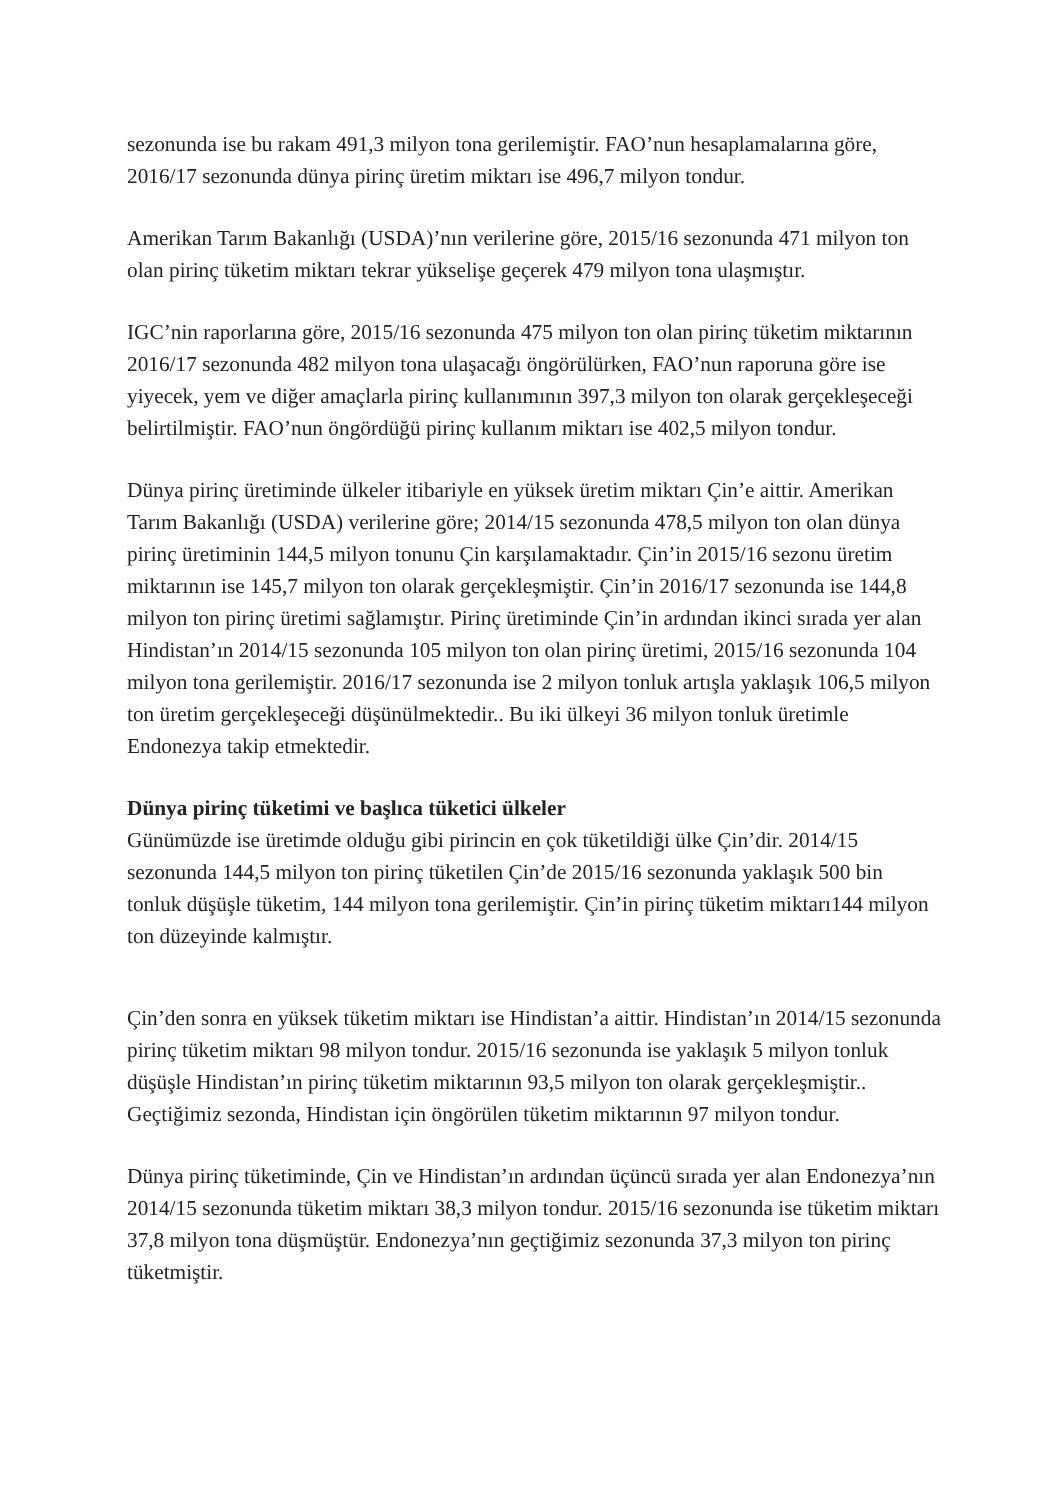sezonunda ise bu rakam 491,3 milyon tona gerilemiştir. FAO’nun hesaplamalarına göre, 2016/17 sezonunda dünya pirinç üretim miktarı ise 496,7 milyon tondur.
Amerikan Tarım Bakanlığı (USDA)’nın verilerine göre, 2015/16 sezonunda 471 milyon ton olan pirinç tüketim miktarı tekrar yükselişe geçerek 479 milyon tona ulaşmıştır.
IGC’nin raporlarına göre, 2015/16 sezonunda 475 milyon ton olan pirinç tüketim miktarının 2016/17 sezonunda 482 milyon tona ulaşacağı öngörülürken, FAO’nun raporuna göre ise yiyecek, yem ve diğer amaçlarla pirinç kullanımının 397,3 milyon ton olarak gerçekleşeceği belirtilmiştir. FAO’nun öngördüğü pirinç kullanım miktarı ise 402,5 milyon tondur.
Dünya pirinç üretiminde ülkeler itibariyle en yüksek üretim miktarı Çin’e aittir. Amerikan Tarım Bakanlığı (USDA) verilerine göre; 2014/15 sezonunda 478,5 milyon ton olan dünya pirinç üretiminin 144,5 milyon tonunu Çin karşılamaktadır. Çin’in 2015/16 sezonu üretim miktarının ise 145,7 milyon ton olarak gerçekleşmiştir. Çin’in 2016/17 sezonunda ise 144,8 milyon ton pirinç üretimi sağlamıştır. Pirinç üretiminde Çin’in ardından ikinci sırada yer alan Hindistan’ın 2014/15 sezonunda 105 milyon ton olan pirinç üretimi, 2015/16 sezonunda 104 milyon tona gerilemiştir. 2016/17 sezonunda ise 2 milyon tonluk artışla yaklaşık 106,5 milyon ton üretim gerçekleşeceği düşünülmektedir.. Bu iki ülkeyi 36 milyon tonluk üretimle Endonezya takip etmektedir.
Dünya pirinç tüketimi ve başlıca tüketici ülkeler
Günümüzde ise üretimde olduğu gibi pirincin en çok tüketildiği ülke Çin’dir. 2014/15 sezonunda 144,5 milyon ton pirinç tüketilen Çin’de 2015/16 sezonunda yaklaşık 500 bin tonluk düşüşle tüketim, 144 milyon tona gerilemiştir. Çin’in pirinç tüketim miktarı144 milyon ton düzeyinde kalmıştır.
Çin’den sonra en yüksek tüketim miktarı ise Hindistan’a aittir. Hindistan’ın 2014/15 sezonunda pirinç tüketim miktarı 98 milyon tondur. 2015/16 sezonunda ise yaklaşık 5 milyon tonluk düşüşle Hindistan’ın pirinç tüketim miktarının 93,5 milyon ton olarak gerçekleşmiştir.. Geçtiğimiz sezonda, Hindistan için öngörülen tüketim miktarının 97 milyon tondur.
Dünya pirinç tüketiminde, Çin ve Hindistan’ın ardından üçüncü sırada yer alan Endonezya’nın 2014/15 sezonunda tüketim miktarı 38,3 milyon tondur. 2015/16 sezonunda ise tüketim miktarı 37,8 milyon tona düşmüştür. Endonezya’nın geçtiğimiz sezonunda 37,3 milyon ton pirinç tüketmiştir.